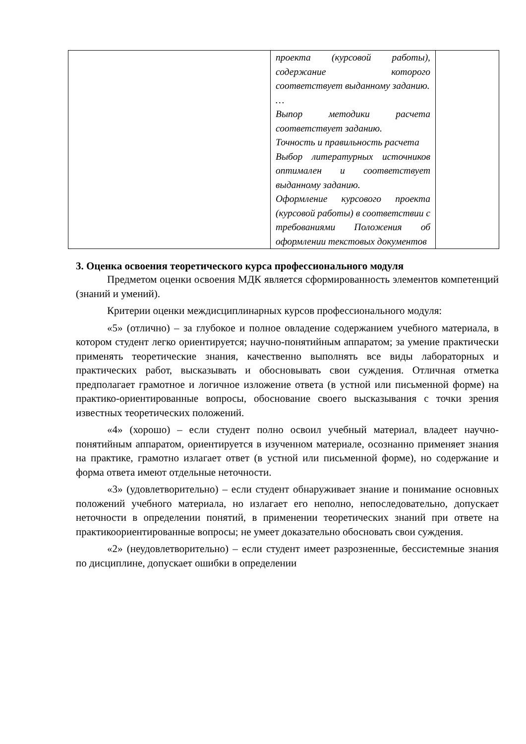| | проекта (курсовой работы), содержание которого соответствует выданному заданию. … Выпор методики расчета соответствует заданию. Точность и правильность расчета Выбор литературных источников оптимален и соответствует выданному заданию. Оформление курсового проекта (курсовой работы) в соответствии с требованиями Положения об оформлении текстовых документов | |
3. Оценка освоения теоретического курса профессионального модуля
Предметом оценки освоения МДК является сформированность элементов компетенций (знаний и умений).
Критерии оценки междисциплинарных курсов профессионального модуля:
«5» (отлично) – за глубокое и полное овладение содержанием учебного материала, в котором студент легко ориентируется; научно-понятийным аппаратом; за умение практически применять теоретические знания, качественно выполнять все виды лабораторных и практических работ, высказывать и обосновывать свои суждения. Отличная отметка предполагает грамотное и логичное изложение ответа (в устной или письменной форме) на практико-ориентированные вопросы, обоснование своего высказывания с точки зрения известных теоретических положений.
«4» (хорошо) – если студент полно освоил учебный материал, владеет научно-понятийным аппаратом, ориентируется в изученном материале, осознанно применяет знания на практике, грамотно излагает ответ (в устной или письменной форме), но содержание и форма ответа имеют отдельные неточности.
«3» (удовлетворительно) – если студент обнаруживает знание и понимание основных положений учебного материала, но излагает его неполно, непоследовательно, допускает неточности в определении понятий, в применении теоретических знаний при ответе на практикоориентированные вопросы; не умеет доказательно обосновать свои суждения.
«2» (неудовлетворительно) – если студент имеет разрозненные, бессистемные знания по дисциплине, допускает ошибки в определении